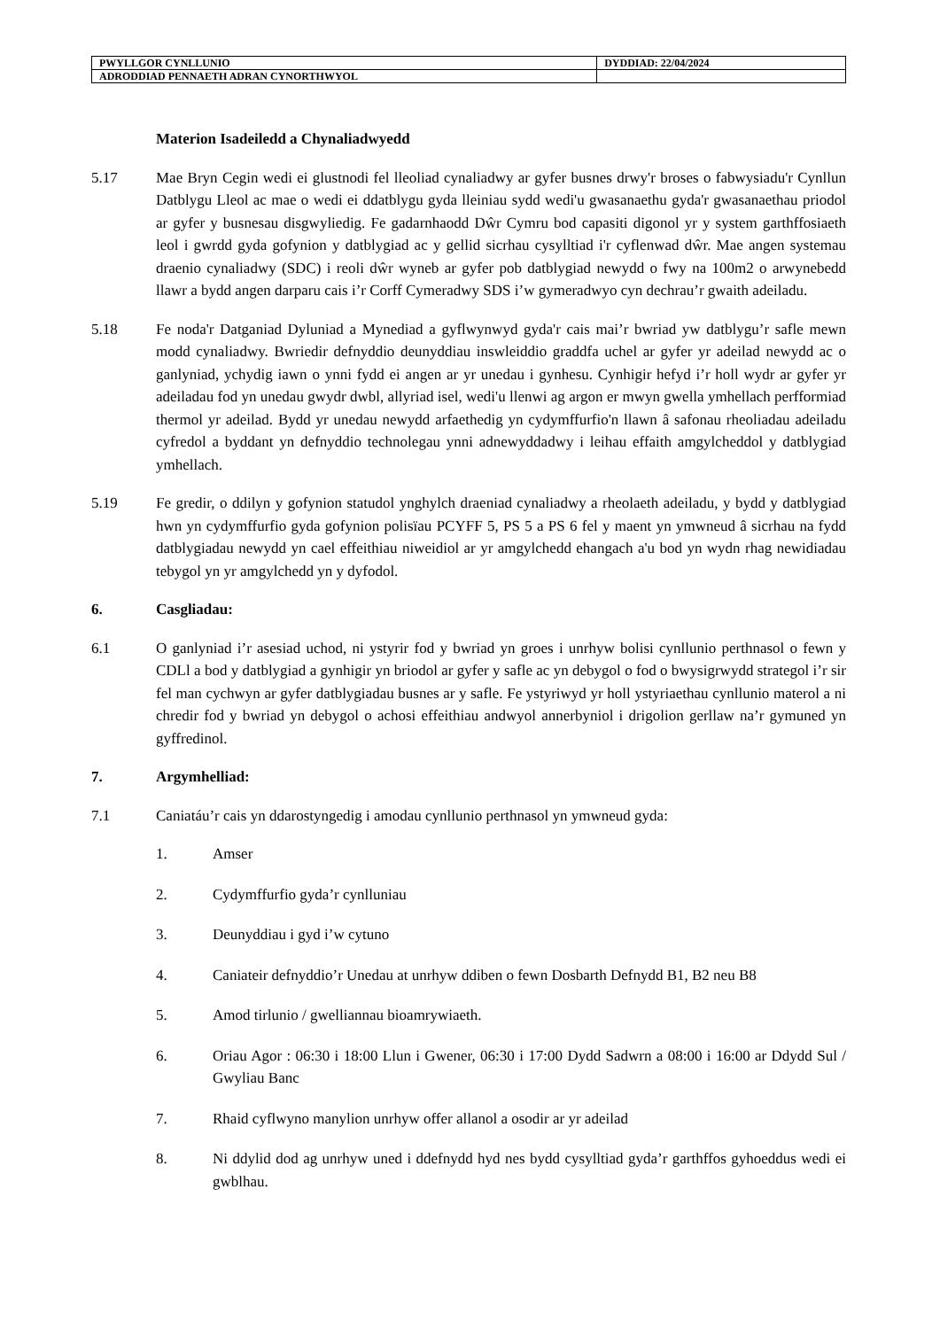| PWYLLGOR CYNLLUNIO | DYDDIAD: 22/04/2024 |
| ADRODDIAD PENNAETH ADRAN CYNORTHWYOL | |
Materion Isadeiledd a Chynaliadwyedd
5.17 Mae Bryn Cegin wedi ei glustnodi fel lleoliad cynaliadwy ar gyfer busnes drwy'r broses o fabwysiadu'r Cynllun Datblygu Lleol ac mae o wedi ei ddatblygu gyda lleiniau sydd wedi'u gwasanaethu gyda'r gwasanaethau priodol ar gyfer y busnesau disgwyliedig. Fe gadarnhaodd Dŵr Cymru bod capasiti digonol yr y system garthffosiaeth leol i gwrdd gyda gofynion y datblygiad ac y gellid sicrhau cysylltiad i'r cyflenwad dŵr. Mae angen systemau draenio cynaliadwy (SDC) i reoli dŵr wyneb ar gyfer pob datblygiad newydd o fwy na 100m2 o arwynebedd llawr a bydd angen darparu cais i’r Corff Cymeradwy SDS i’w gymeradwyo cyn dechrau’r gwaith adeiladu.
5.18 Fe noda'r Datganiad Dyluniad a Mynediad a gyflwynwyd gyda'r cais mai’r bwriad yw datblygu’r safle mewn modd cynaliadwy. Bwriedir defnyddio deunyddiau inswleiddio graddfa uchel ar gyfer yr adeilad newydd ac o ganlyniad, ychydig iawn o ynni fydd ei angen ar yr unedau i gynhesu. Cynhigir hefyd i’r holl wydr ar gyfer yr adeiladau fod yn unedau gwydr dwbl, allyriad isel, wedi'u llenwi ag argon er mwyn gwella ymhellach perfformiad thermol yr adeilad. Bydd yr unedau newydd arfaethedig yn cydymffurfio'n llawn â safonau rheoliadau adeiladu cyfredol a byddant yn defnyddio technolegau ynni adnewyddadwy i leihau effaith amgylcheddol y datblygiad ymhellach.
5.19 Fe gredir, o ddilyn y gofynion statudol ynghylch draeniad cynaliadwy a rheolaeth adeiladu, y bydd y datblygiad hwn yn cydymffurfio gyda gofynion polisïau PCYFF 5, PS 5 a PS 6 fel y maent yn ymwneud â sicrhau na fydd datblygiadau newydd yn cael effeithiau niweidiol ar yr amgylchedd ehangach a'u bod yn wydn rhag newidiadau tebygol yn yr amgylchedd yn y dyfodol.
6. Casgliadau:
6.1 O ganlyniad i’r asesiad uchod, ni ystyrir fod y bwriad yn groes i unrhyw bolisi cynllunio perthnasol o fewn y CDLl a bod y datblygiad a gynhigir yn briodol ar gyfer y safle ac yn debygol o fod o bwysigrwydd strategol i’r sir fel man cychwyn ar gyfer datblygiadau busnes ar y safle. Fe ystyriwyd yr holl ystyriaethau cynllunio materol a ni chredir fod y bwriad yn debygol o achosi effeithiau andwyol annerbyniol i drigolion gerllaw na’r gymuned yn gyffredinol.
7. Argymhelliad:
7.1 Caniatáu’r cais yn ddarostyngedig i amodau cynllunio perthnasol yn ymwneud gyda:
1. Amser
2. Cydymffurfio gyda’r cynlluniau
3. Deunyddiau i gyd i’w cytuno
4. Caniateir defnyddio’r Unedau at unrhyw ddiben o fewn Dosbarth Defnydd B1, B2 neu B8
5. Amod tirlunio / gwelliannau bioamrywiaeth.
6. Oriau Agor : 06:30 i 18:00 Llun i Gwener, 06:30 i 17:00 Dydd Sadwrn a 08:00 i 16:00 ar Ddydd Sul / Gwyliau Banc
7. Rhaid cyflwyno manylion unrhyw offer allanol a osodir ar yr adeilad
8. Ni ddylid dod ag unrhyw uned i ddefnydd hyd nes bydd cysylltiad gyda’r garthffos gyhoeddus wedi ei gwblhau.